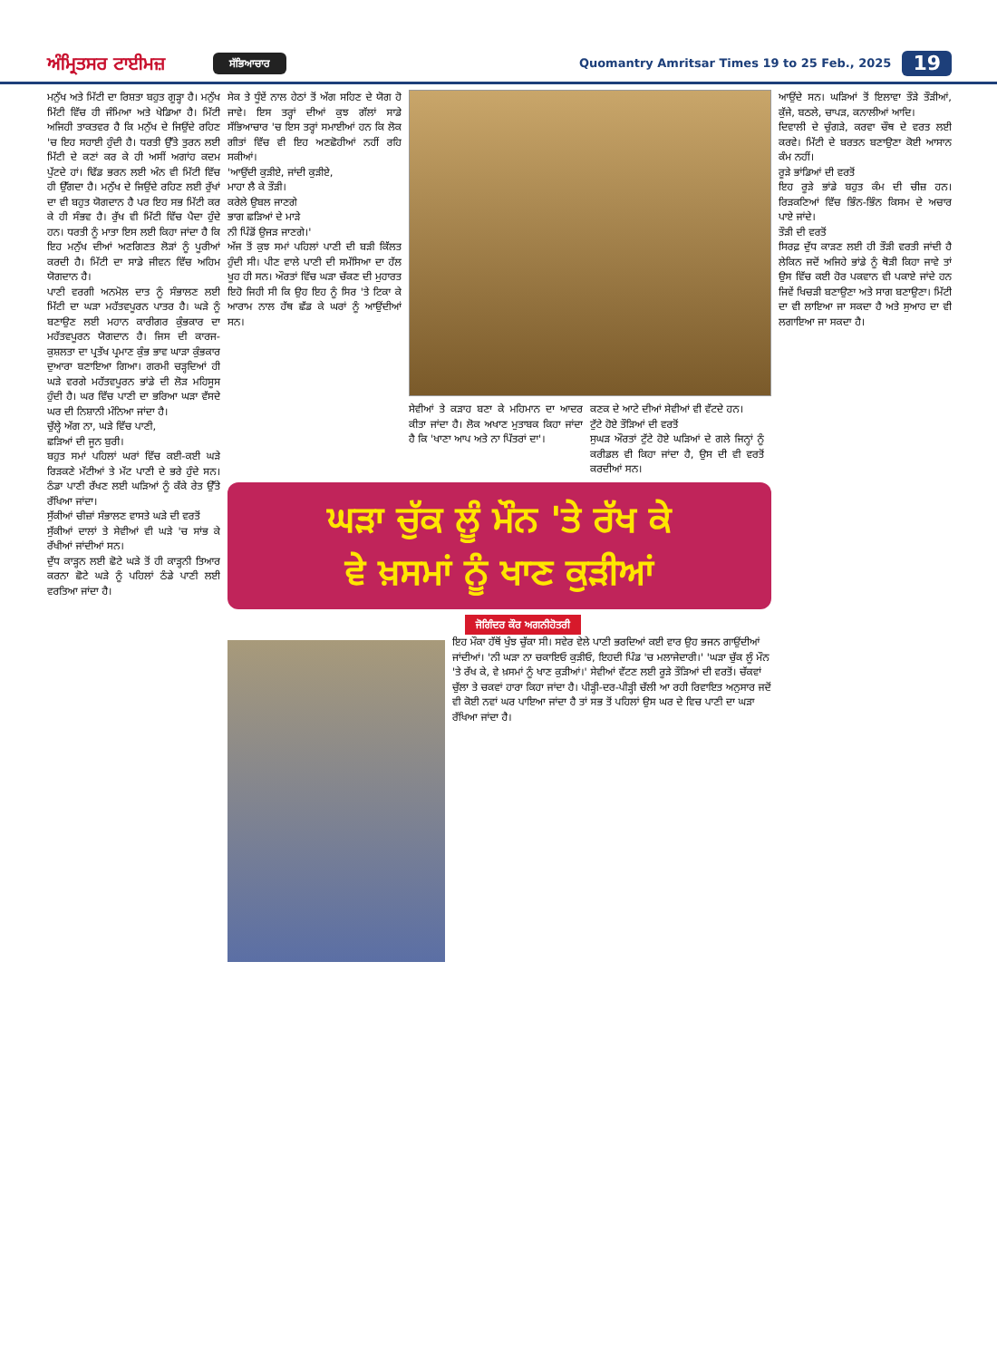ਅੰਮ੍ਰਿਤਸਰ ਟਾਈਮਜ਼
ਸੱਭਿਆਚਾਰ
Quomantry Amritsar Times 19 to 25 Feb., 2025
19
ਮਨੁੱਖ ਅਤੇ ਮਿੱਟੀ ਦਾ ਰਿਸ਼ਤਾ ਬਹੁਤ ਗੂੜ੍ਹਾ ਹੈ। ਮਨੁੱਖ ਮਿੱਟੀ ਵਿੱਚ ਹੀ ਜੰਮਿਆ ਅਤੇ ਖੇਡਿਆ ਹੈ। ਮਿੱਟੀ ਅਜਿਹੀ ਤਾਕਤਵਰ ਹੈ ਕਿ ਮਨੁੱਖ ਦੇ ਜਿਉਂਦੇ ਰਹਿਣ 'ਚ ਇਹ ਸਹਾਈ ਹੁੰਦੀ ਹੈ। ਧਰਤੀ ਉੱਤੇ ਤੁਰਨ ਲਈ ਮਿੱਟੀ ਦੇ ਕਣਾਂ ਕਰ ਕੇ ਹੀ ਅਸੀਂ ਅਗਾਂਹ ਕਦਮ ਪੁੱਟਦੇ ਹਾਂ। ਢਿੱਡ ਭਰਨ ਲਈ ਅੰਨ ਵੀ ਮਿੱਟੀ ਵਿੱਚ ਹੀ ਉੱਗਦਾ ਹੈ। ਮਨੁੱਖ ਦੇ ਜਿਉਂਦੇ ਰਹਿਣ ਲਈ ਰੁੱਖਾਂ ਦਾ ਵੀ ਬਹੁਤ ਯੋਗਦਾਨ ਹੈ ਪਰ ਇਹ ਸਭ ਮਿੱਟੀ ਕਰ ਕੇ ਹੀ ਸੰਭਵ ਹੈ। ਰੁੱਖ ਵੀ ਮਿੱਟੀ ਵਿੱਚ ਪੈਦਾ ਹੁੰਦੇ ਹਨ। ਧਰਤੀ ਨੂੰ ਮਾਤਾ ਇਸ ਲਈ ਕਿਹਾ ਜਾਂਦਾ ਹੈ ਕਿ ਇਹ ਮਨੁੱਖ ਦੀਆਂ ਅਣਗਿਣਤ ਲੋੜਾਂ ਨੂੰ ਪੂਰੀਆਂ ਕਰਦੀ ਹੈ। ਮਿੱਟੀ ਦਾ ਸਾਡੇ ਜੀਵਨ ਵਿੱਚ ਅਹਿਮ ਯੋਗਦਾਨ ਹੈ।
ਪਾਣੀ ਵਰਗੀ ਅਨਮੋਲ ਦਾਤ ਨੂੰ ਸੰਭਾਲਣ ਲਈ ਮਿੱਟੀ ਦਾ ਘੜਾ ਮਹੱਤਵਪੂਰਨ ਪਾਤਰ ਹੈ। ਘੜੇ ਨੂੰ ਬਣਾਉਣ ਲਈ ਮਹਾਨ ਕਾਰੀਗਰ ਕੁੰਭਕਾਰ ਦਾ ਮਹੱਤਵਪੂਰਨ ਯੋਗਦਾਨ ਹੈ। ਜਿਸ ਦੀ ਕਾਰਜ-ਕੁਸ਼ਲਤਾ ਦਾ ਪ੍ਰਤੱਖ ਪ੍ਰਮਾਣ ਕੁੰਭ ਭਾਵ ਘਾੜਾ ਕੁੰਭਕਾਰ ਦੁਆਰਾ ਬਣਾਇਆ ਗਿਆ। ਗਰਮੀ ਚੜ੍ਹਦਿਆਂ ਹੀ ਘੜੇ ਵਰਗੇ ਮਹੱਤਵਪੂਰਨ ਭਾਂਡੇ ਦੀ ਲੋੜ ਮਹਿਸੂਸ ਹੁੰਦੀ ਹੈ। ਘਰ ਵਿੱਚ ਪਾਣੀ ਦਾ ਭਰਿਆ ਘੜਾ ਵੱਸਦੇ ਘਰ ਦੀ ਨਿਸ਼ਾਨੀ ਮੰਨਿਆ ਜਾਂਦਾ ਹੈ।
ਚੁੱਲ੍ਹੇ ਅੱਗ ਨਾ, ਘੜੇ ਵਿੱਚ ਪਾਣੀ,
ਛੜਿਆਂ ਦੀ ਜੂਨ ਬੁਰੀ।
ਬਹੁਤ ਸਮਾਂ ਪਹਿਲਾਂ ਘਰਾਂ ਵਿੱਚ ਕਈ-ਕਈ ਘੜੇ ਰਿੜਕਣੇ ਮੱਟੀਆਂ ਤੇ ਮੱਟ ਪਾਣੀ ਦੇ ਭਰੇ ਹੁੰਦੇ ਸਨ। ਠੰਡਾ ਪਾਣੀ ਰੱਖਣ ਲਈ ਘੜਿਆਂ ਨੂੰ ਕੱਕੇ ਰੇਤ ਉੱਤੇ ਰੱਖਿਆ ਜਾਂਦਾ।
ਸੁੱਕੀਆਂ ਚੀਜ਼ਾਂ ਸੰਭਾਲਣ ਵਾਸਤੇ ਘੜੇ ਦੀ ਵਰਤੋਂ
ਸੁੱਕੀਆਂ ਦਾਲਾਂ ਤੇ ਸੇਵੀਆਂ ਵੀ ਘੜੇ 'ਚ ਸਾਂਭ ਕੇ ਰੱਖੀਆਂ ਜਾਂਦੀਆਂ ਸਨ।
ਦੁੱਧ ਕਾੜ੍ਹਨ ਲਈ ਛੋਟੇ ਘੜੇ ਤੋਂ ਹੀ ਕਾੜ੍ਹਨੀ ਤਿਆਰ ਕਰਨਾ ਛੋਟੇ ਘੜੇ ਨੂੰ ਪਹਿਲਾਂ ਠੰਡੇ ਪਾਣੀ ਲਈ ਵਰਤਿਆ ਜਾਂਦਾ ਹੈ।
ਸੇਕ ਤੇ ਧੂੰਏਂ ਨਾਲ ਹੇਠਾਂ ਤੋਂ ਅੱਗ ਸਹਿਣ ਦੇ ਯੋਗ ਹੋ ਜਾਵੇ। ਇਸ ਤਰ੍ਹਾਂ ਦੀਆਂ ਕੁਝ ਗੱਲਾਂ ਸਾਡੇ ਸੱਭਿਆਚਾਰ 'ਚ ਇਸ ਤਰ੍ਹਾਂ ਸਮਾਈਆਂ ਹਨ ਕਿ ਲੋਕ ਗੀਤਾਂ ਵਿੱਚ ਵੀ ਇਹ ਅਣਛੋਹੀਆਂ ਨਹੀਂ ਰਹਿ ਸਕੀਆਂ।
'ਆਉਂਦੀ ਕੁੜੀਏ, ਜਾਂਦੀ ਕੁੜੀਏ,
ਮਾਹਾ ਲੈ ਕੇ ਤੌੜੀ।
ਕਰੇਲੇ ਉਬਲ ਜਾਣਗੇ
ਭਾਗ ਛੜਿਆਂ ਦੇ ਮਾੜੇ
ਨੀ ਪਿੰਡੋਂ ਉਜੜ ਜਾਣਗੇ।'
ਅੱਜ ਤੋਂ ਕੁਝ ਸਮਾਂ ਪਹਿਲਾਂ ਪਾਣੀ ਦੀ ਬੜੀ ਕਿੱਲਤ ਹੁੰਦੀ ਸੀ। ਪੀਣ ਵਾਲੇ ਪਾਣੀ ਦੀ ਸਮੱਸਿਆ ਦਾ ਹੱਲ ਖੂਹ ਹੀ ਸਨ। ਔਰਤਾਂ ਵਿੱਚ ਘੜਾ ਚੱਕਣ ਦੀ ਮੁਹਾਰਤ ਇਹੋ ਜਿਹੀ ਸੀ ਕਿ ਉਹ ਇਹ ਨੂੰ ਸਿਰ 'ਤੇ ਟਿਕਾ ਕੇ ਆਰਾਮ ਨਾਲ ਹੱਥ ਛੱਡ ਕੇ ਘਰਾਂ ਨੂੰ ਆਉਂਦੀਆਂ ਸਨ।
ਸੇਵੀਆਂ ਤੇ ਕੜਾਹ ਬਣਾ ਕੇ ਮਹਿਮਾਨ ਦਾ ਆਦਰ ਕੀਤਾ ਜਾਂਦਾ ਹੈ। ਲੋਕ ਅਖਾਣ ਮੁਤਾਬਕ ਕਿਹਾ ਜਾਂਦਾ ਹੈ ਕਿ 'ਖਾਣਾ ਆਪ ਅਤੇ ਨਾ ਪਿੱਤਰਾਂ ਦਾ'।
ਕਣਕ ਦੇ ਆਟੇ ਦੀਆਂ ਸੇਵੀਆਂ ਵੀ ਵੱਟਦੇ ਹਨ।
ਟੁੱਟੇ ਹੋਏ ਤੌੜਿਆਂ ਦੀ ਵਰਤੋਂ
ਸੁਘੜ ਔਰਤਾਂ ਟੁੱਟੇ ਹੋਏ ਘੜਿਆਂ ਦੇ ਗਲੇ ਜਿਨ੍ਹਾਂ ਨੂੰ ਕਰੀਡਲ ਵੀ ਕਿਹਾ ਜਾਂਦਾ ਹੈ, ਉਸ ਦੀ ਵੀ ਵਰਤੋਂ ਕਰਦੀਆਂ ਸਨ।
ਘੜਾ ਚੁੱਕ ਲੂੰ ਮੌਨ 'ਤੇ ਰੱਖ ਕੇ
ਵੇ ਖ਼ਸਮਾਂ ਨੂੰ ਖਾਣ ਕੁੜੀਆਂ
ਜੋਗਿੰਦਰ ਕੌਰ ਅਗਨੀਹੋਤਰੀ
ਇਹ ਮੌਕਾ ਹੱਥੋਂ ਖੁੰਝ ਚੁੱਕਾ ਸੀ। ਸਵੇਰ ਵੇਲੇ ਪਾਣੀ ਭਰਦਿਆਂ ਕਈ ਵਾਰ ਉਹ ਭਜਨ ਗਾਉਂਦੀਆਂ ਜਾਂਦੀਆਂ। 'ਨੀ ਘੜਾ ਨਾ ਚਕਾਇਓ ਕੁੜੀਓ, ਇਹਦੀ ਪਿੰਡ 'ਚ ਮਲਾਜੇਦਾਰੀ।' 'ਘੜਾ ਚੁੱਕ ਲੂੰ ਮੌਨ 'ਤੇ ਰੱਖ ਕੇ, ਵੇ ਖ਼ਸਮਾਂ ਨੂੰ ਖਾਣ ਕੁੜੀਆਂ।' ਸੇਵੀਆਂ ਵੱਟਣ ਲਈ ਰੂੜੇ ਤੌੜਿਆਂ ਦੀ ਵਰਤੋਂ। ਚੱਕਵਾਂ ਚੁੱਲਾ ਤੇ ਚਕਵਾਂ ਹਾਰਾ ਕਿਹਾ ਜਾਂਦਾ ਹੈ। ਪੀੜ੍ਹੀ-ਦਰ-ਪੀੜ੍ਹੀ ਚੱਲੀ ਆ ਰਹੀ ਰਿਵਾਇਤ ਅਨੁਸਾਰ ਜਦੋਂ ਵੀ ਕੋਈ ਨਵਾਂ ਘਰ ਪਾਇਆ ਜਾਂਦਾ ਹੈ ਤਾਂ ਸਭ ਤੋਂ ਪਹਿਲਾਂ ਉਸ ਘਰ ਦੇ ਵਿਚ ਪਾਣੀ ਦਾ ਘੜਾ ਰੱਖਿਆ ਜਾਂਦਾ ਹੈ।
ਆਉਂਦੇ ਸਨ। ਘੜਿਆਂ ਤੋਂ ਇਲਾਵਾ ਤੌੜੇ ਤੌੜੀਆਂ, ਕੁੱਜੇ, ਬਠਲੇ, ਚਾਪੜ, ਕਨਾਲੀਆਂ ਆਦਿ।
ਦਿਵਾਲੀ ਦੇ ਚੁੰਗੜੇ, ਕਰਵਾ ਚੌਥ ਦੇ ਵਰਤ ਲਈ ਕਰਵੇ। ਮਿੱਟੀ ਦੇ ਬਰਤਨ ਬਣਾਉਣਾ ਕੋਈ ਆਸਾਨ ਕੰਮ ਨਹੀਂ।
ਰੂੜੇ ਭਾਂਡਿਆਂ ਦੀ ਵਰਤੋਂ
ਇਹ ਰੂੜੇ ਭਾਂਡੇ ਬਹੁਤ ਕੰਮ ਦੀ ਚੀਜ਼ ਹਨ। ਰਿੜਕਣਿਆਂ ਵਿੱਚ ਭਿੰਨ-ਭਿੰਨ ਕਿਸਮ ਦੇ ਅਚਾਰ ਪਾਏ ਜਾਂਦੇ।
ਤੌੜੀ ਦੀ ਵਰਤੋਂ
ਸਿਰਫ਼ ਦੁੱਧ ਕਾੜਣ ਲਈ ਹੀ ਤੌੜੀ ਵਰਤੀ ਜਾਂਦੀ ਹੈ ਲੇਕਿਨ ਜਦੋਂ ਅਜਿਹੇ ਭਾਂਡੇ ਨੂੰ ਥੋੜੀ ਕਿਹਾ ਜਾਵੇ ਤਾਂ ਉਸ ਵਿੱਚ ਕਈ ਹੋਰ ਪਕਵਾਨ ਵੀ ਪਕਾਏ ਜਾਂਦੇ ਹਨ ਜਿਵੇਂ ਖਿਚੜੀ ਬਣਾਉਣਾ ਅਤੇ ਸਾਗ ਬਣਾਉਣਾ। ਮਿੱਟੀ ਦਾ ਵੀ ਲਾਇਆ ਜਾ ਸਕਦਾ ਹੈ ਅਤੇ ਸੁਆਹ ਦਾ ਵੀ ਲਗਾਇਆ ਜਾ ਸਕਦਾ ਹੈ।